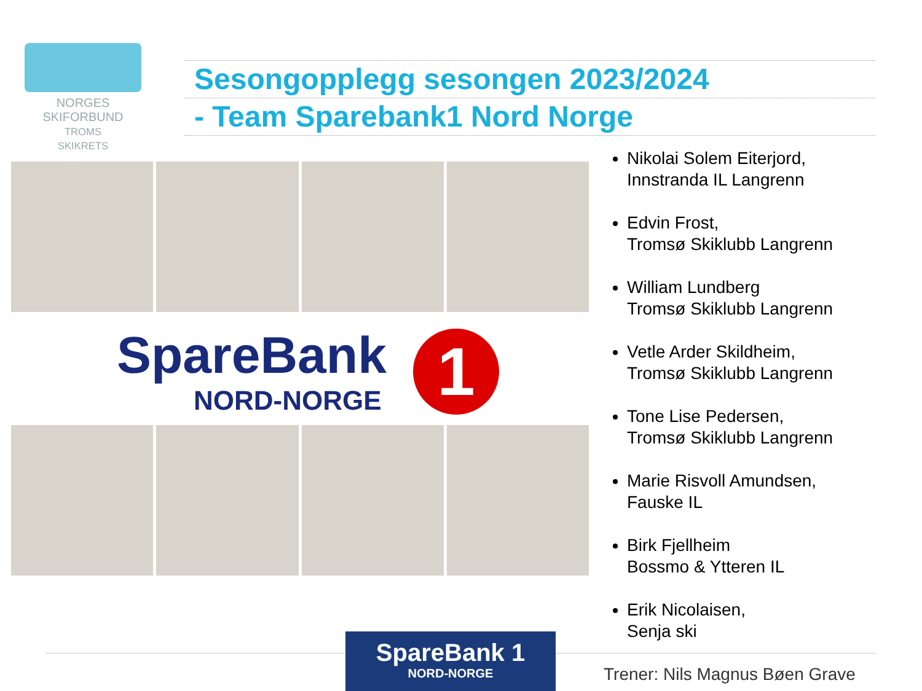NORGES
SKIFORBUND
TROMS
SKIKRETS
Sesongopplegg sesongen 2023/2024
- Team Sparebank1 Nord Norge
SpareBank
NORD-NORGE
1
Nikolai Solem Eiterjord,
Innstranda IL Langrenn
Edvin Frost,
Tromsø Skiklubb Langrenn
William Lundberg
Tromsø Skiklubb Langrenn
Vetle Arder Skildheim,
Tromsø Skiklubb Langrenn
Tone Lise Pedersen,
Tromsø Skiklubb Langrenn
Marie Risvoll Amundsen,
Fauske IL
Birk Fjellheim
Bossmo & Ytteren IL
Erik Nicolaisen,
Senja ski
SpareBank 1
NORD-NORGE
Trener: Nils Magnus Bøen Grave